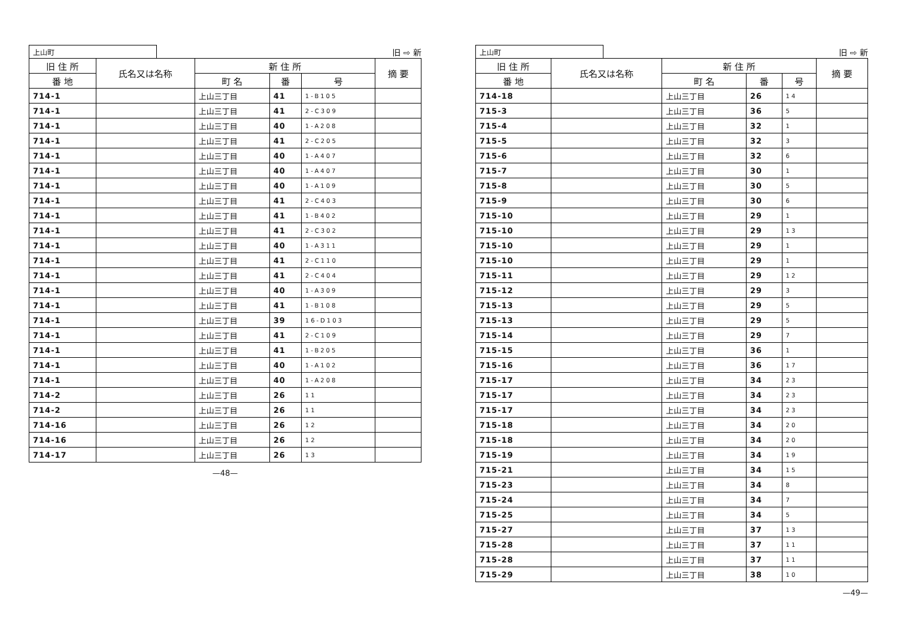上山町
旧 ⇨ 新
| 旧 住 所 | 氏名又は名称 | 新 住 所 | | | 摘 要 |
| --- | --- | --- | --- | --- | --- |
| 番 地 | | 町 名 | 番 | 号 | |
| 714-1 | | 上山三丁目 | 41 | 1-B105 | |
| 714-1 | | 上山三丁目 | 41 | 2-C309 | |
| 714-1 | | 上山三丁目 | 40 | 1-A208 | |
| 714-1 | | 上山三丁目 | 41 | 2-C205 | |
| 714-1 | | 上山三丁目 | 40 | 1-A407 | |
| 714-1 | | 上山三丁目 | 40 | 1-A407 | |
| 714-1 | | 上山三丁目 | 40 | 1-A109 | |
| 714-1 | | 上山三丁目 | 41 | 2-C403 | |
| 714-1 | | 上山三丁目 | 41 | 1-B402 | |
| 714-1 | | 上山三丁目 | 41 | 2-C302 | |
| 714-1 | | 上山三丁目 | 40 | 1-A311 | |
| 714-1 | | 上山三丁目 | 41 | 2-C110 | |
| 714-1 | | 上山三丁目 | 41 | 2-C404 | |
| 714-1 | | 上山三丁目 | 40 | 1-A309 | |
| 714-1 | | 上山三丁目 | 41 | 1-B108 | |
| 714-1 | | 上山三丁目 | 39 | 16-D103 | |
| 714-1 | | 上山三丁目 | 41 | 2-C109 | |
| 714-1 | | 上山三丁目 | 41 | 1-B205 | |
| 714-1 | | 上山三丁目 | 40 | 1-A102 | |
| 714-1 | | 上山三丁目 | 40 | 1-A208 | |
| 714-2 | | 上山三丁目 | 26 | 11 | |
| 714-2 | | 上山三丁目 | 26 | 11 | |
| 714-16 | | 上山三丁目 | 26 | 12 | |
| 714-16 | | 上山三丁目 | 26 | 12 | |
| 714-17 | | 上山三丁目 | 26 | 13 | |
—48—
上山町
旧 ⇨ 新
| 旧 住 所 | 氏名又は名称 | 新 住 所 | | | 摘 要 |
| --- | --- | --- | --- | --- | --- |
| 番 地 | | 町 名 | 番 | 号 | |
| 714-18 | | 上山三丁目 | 26 | 14 | |
| 715-3 | | 上山三丁目 | 36 | 5 | |
| 715-4 | | 上山三丁目 | 32 | 1 | |
| 715-5 | | 上山三丁目 | 32 | 3 | |
| 715-6 | | 上山三丁目 | 32 | 6 | |
| 715-7 | | 上山三丁目 | 30 | 1 | |
| 715-8 | | 上山三丁目 | 30 | 5 | |
| 715-9 | | 上山三丁目 | 30 | 6 | |
| 715-10 | | 上山三丁目 | 29 | 1 | |
| 715-10 | | 上山三丁目 | 29 | 13 | |
| 715-10 | | 上山三丁目 | 29 | 1 | |
| 715-10 | | 上山三丁目 | 29 | 1 | |
| 715-11 | | 上山三丁目 | 29 | 12 | |
| 715-12 | | 上山三丁目 | 29 | 3 | |
| 715-13 | | 上山三丁目 | 29 | 5 | |
| 715-13 | | 上山三丁目 | 29 | 5 | |
| 715-14 | | 上山三丁目 | 29 | 7 | |
| 715-15 | | 上山三丁目 | 36 | 1 | |
| 715-16 | | 上山三丁目 | 36 | 17 | |
| 715-17 | | 上山三丁目 | 34 | 23 | |
| 715-17 | | 上山三丁目 | 34 | 23 | |
| 715-17 | | 上山三丁目 | 34 | 23 | |
| 715-18 | | 上山三丁目 | 34 | 20 | |
| 715-18 | | 上山三丁目 | 34 | 20 | |
| 715-19 | | 上山三丁目 | 34 | 19 | |
| 715-21 | | 上山三丁目 | 34 | 15 | |
| 715-23 | | 上山三丁目 | 34 | 8 | |
| 715-24 | | 上山三丁目 | 34 | 7 | |
| 715-25 | | 上山三丁目 | 34 | 5 | |
| 715-27 | | 上山三丁目 | 37 | 13 | |
| 715-28 | | 上山三丁目 | 37 | 11 | |
| 715-28 | | 上山三丁目 | 37 | 11 | |
| 715-29 | | 上山三丁目 | 38 | 10 | |
—49—